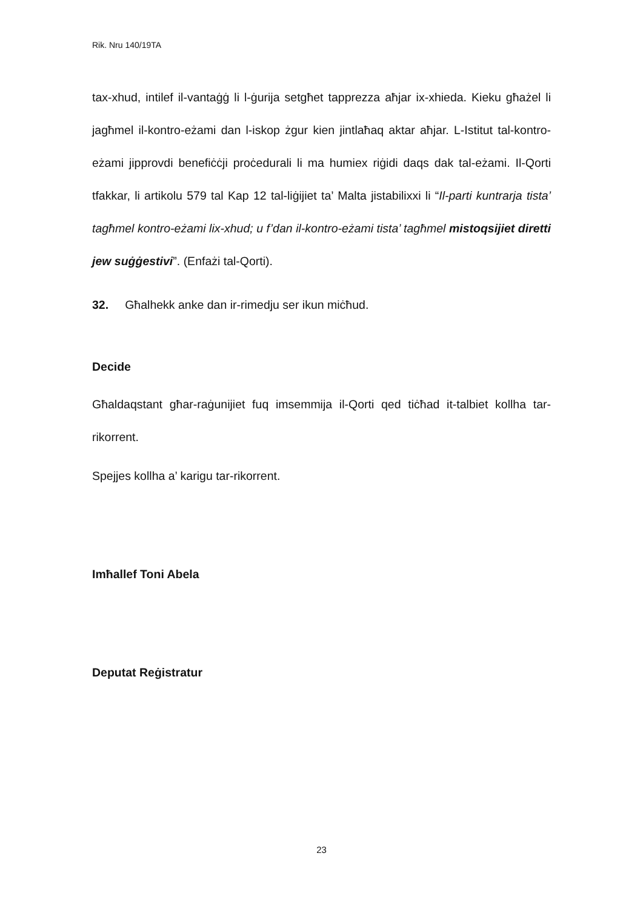Rik. Nru 140/19TA
tax-xhud, intilef il-vantaġġ li l-ġurija setgħet tapprezza aħjar ix-xhieda. Kieku għażel li jagħmel il-kontro-eżami dan l-iskop żgur kien jintlaħaq aktar aħjar. L-Istitut tal-kontro-eżami jipprovdi benefiċċji proċedurali li ma humiex riġidi daqs dak tal-eżami. Il-Qorti tfakkar, li artikolu 579 tal Kap 12 tal-liġijiet ta’ Malta jistabilixxi li “Il-parti kuntrarja tista’ tagħmel kontro-eżami lix-xhud; u f’dan il-kontro-eżami tista’ tagħmel mistoqsijiet diretti jew suġġestivi”. (Enfażi tal-Qorti).
32. Għalhekk anke dan ir-rimedju ser ikun miċħud.
Decide
Għaldaqstant għar-raġunijiet fuq imsemmija il-Qorti qed tiċħad it-talbiet kollha tar-rikorrent.
Spejjes kollha a’ karigu tar-rikorrent.
Imħallef Toni Abela
Deputat Reġistratur
23